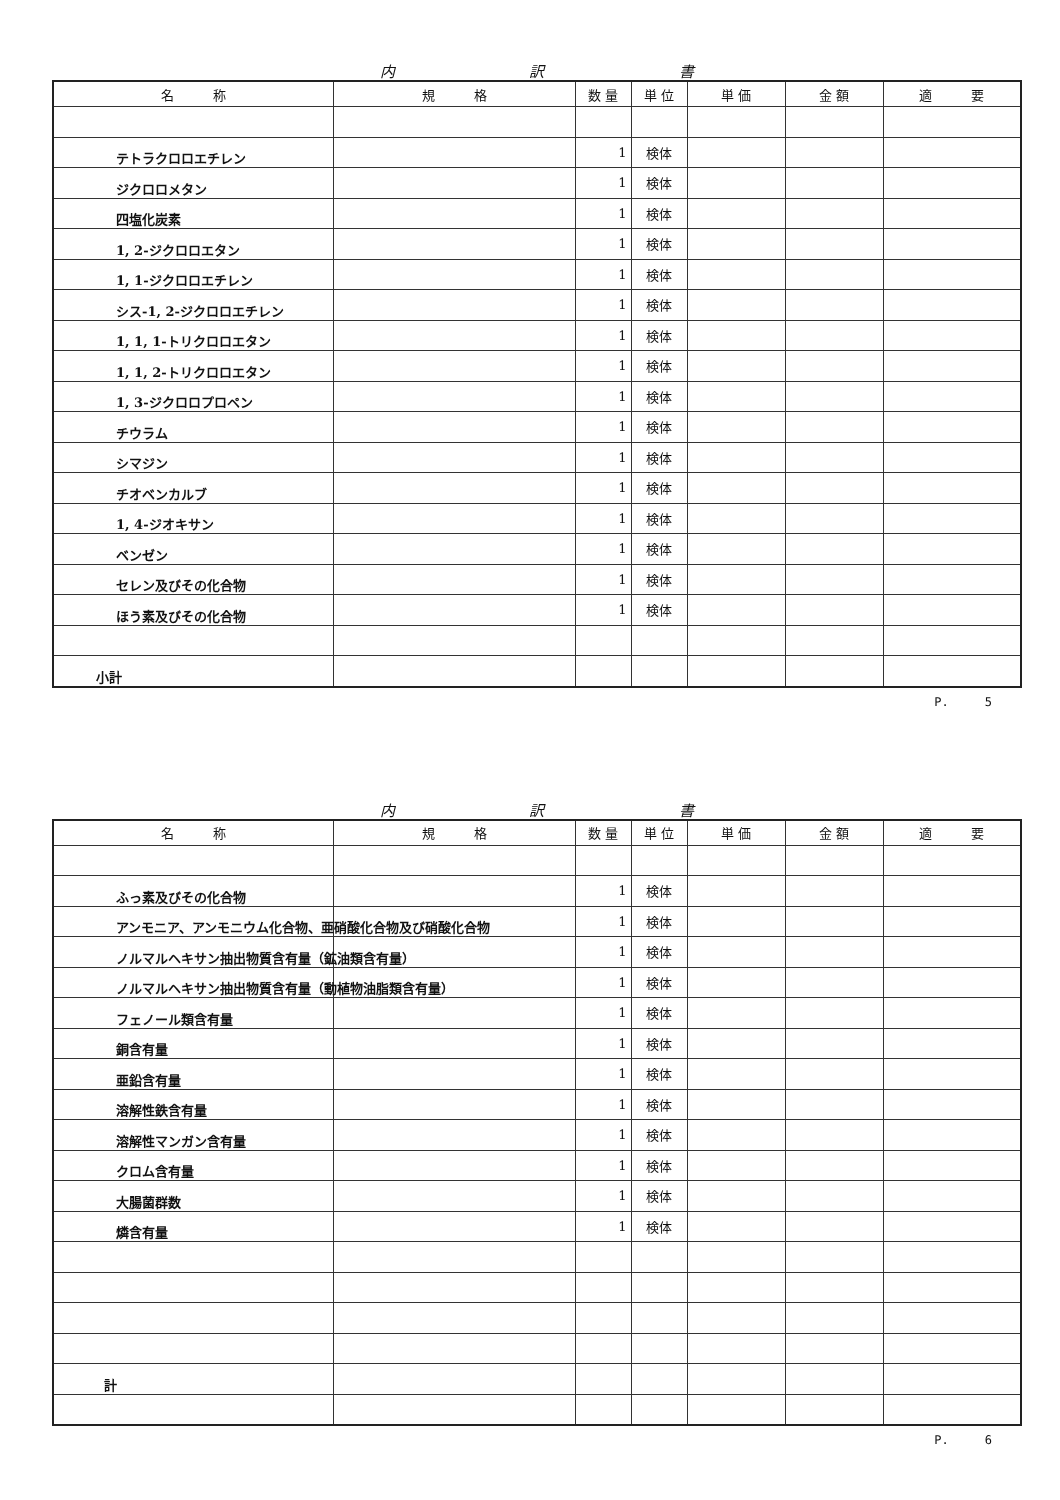内 訳 書
| 名 称 | 規 格 | 数 量 | 単 位 | 単 価 | 金 額 | 適 要 |
| --- | --- | --- | --- | --- | --- | --- |
| テトラクロロエチレン | | 1 | 検体 | | | |
| ジクロロメタン | | 1 | 検体 | | | |
| 四塩化炭素 | | 1 | 検体 | | | |
| 1, 2-ジクロロエタン | | 1 | 検体 | | | |
| 1, 1-ジクロロエチレン | | 1 | 検体 | | | |
| シス-1, 2-ジクロロエチレン | | 1 | 検体 | | | |
| 1, 1, 1-トリクロロエタン | | 1 | 検体 | | | |
| 1, 1, 2-トリクロロエタン | | 1 | 検体 | | | |
| 1, 3-ジクロロプロペン | | 1 | 検体 | | | |
| チウラム | | 1 | 検体 | | | |
| シマジン | | 1 | 検体 | | | |
| チオベンカルブ | | 1 | 検体 | | | |
| 1, 4-ジオキサン | | 1 | 検体 | | | |
| ベンゼン | | 1 | 検体 | | | |
| セレン及びその化合物 | | 1 | 検体 | | | |
| ほう素及びその化合物 | | 1 | 検体 | | | |
| 小計 | | | | | | |
P.　　　5
内 訳 書
| 名 称 | 規 格 | 数 量 | 単 位 | 単 価 | 金 額 | 適 要 |
| --- | --- | --- | --- | --- | --- | --- |
| ふっ素及びその化合物 | | 1 | 検体 | | | |
| アンモニア、アンモニウム化合物、亜硝酸化合物及び硝酸化合物 | | 1 | 検体 | | | |
| ノルマルヘキサン抽出物質含有量（鉱油類含有量） | | 1 | 検体 | | | |
| ノルマルヘキサン抽出物質含有量（動植物油脂類含有量） | | 1 | 検体 | | | |
| フェノール類含有量 | | 1 | 検体 | | | |
| 銅含有量 | | 1 | 検体 | | | |
| 亜鉛含有量 | | 1 | 検体 | | | |
| 溶解性鉄含有量 | | 1 | 検体 | | | |
| 溶解性マンガン含有量 | | 1 | 検体 | | | |
| クロム含有量 | | 1 | 検体 | | | |
| 大腸菌群数 | | 1 | 検体 | | | |
| 燐含有量 | | 1 | 検体 | | | |
| 計 | | | | | | |
P.　　　6